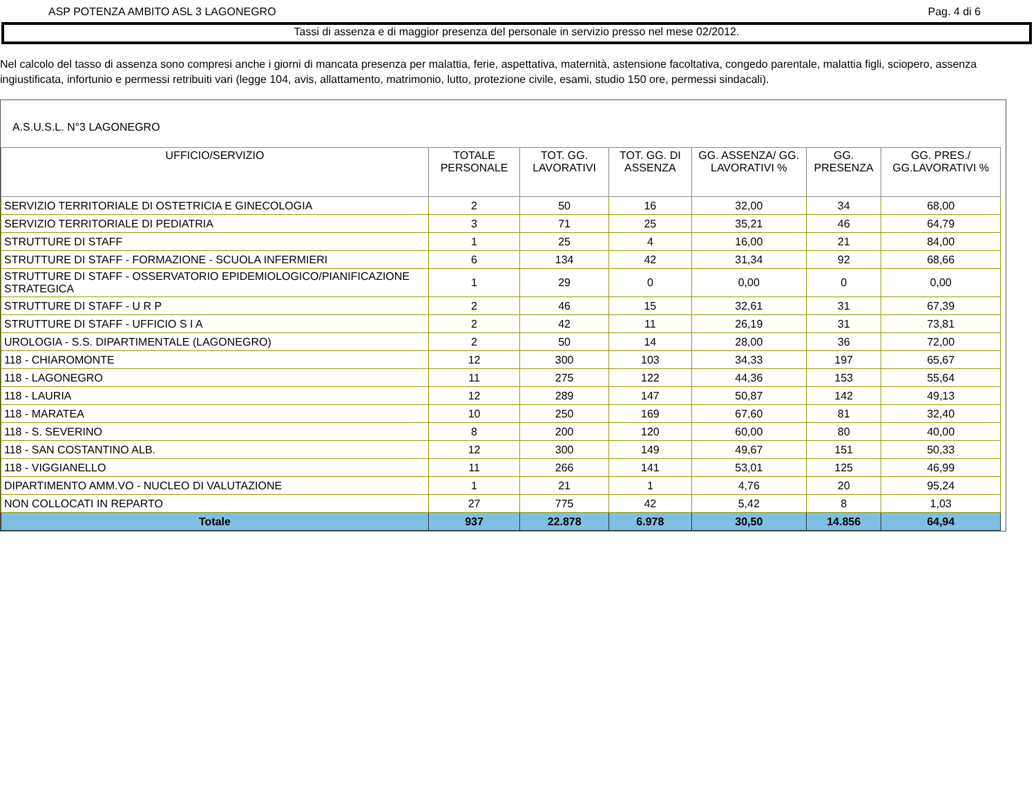ASP POTENZA AMBITO ASL 3 LAGONEGRO Pag. 4 di 6
Tassi di assenza e di maggior presenza del personale in servizio presso nel mese 02/2012.
Nel calcolo del tasso di assenza sono compresi anche i giorni di mancata presenza per malattia, ferie, aspettativa, maternità, astensione facoltativa, congedo parentale, malattia figli, sciopero, assenza ingiustificata, infortunio e permessi retribuiti vari (legge 104, avis, allattamento, matrimonio, lutto, protezione civile, esami, studio 150 ore, permessi sindacali).
A.S.U.S.L. N°3 LAGONEGRO
| UFFICIO/SERVIZIO | TOTALE PERSONALE | TOT. GG. LAVORATIVI | TOT. GG. DI ASSENZA | GG. ASSENZA/ GG. LAVORATIVI % | GG. PRESENZA | GG. PRES./ GG.LAVORATIVI % |
| --- | --- | --- | --- | --- | --- | --- |
| SERVIZIO TERRITORIALE DI OSTETRICIA E GINECOLOGIA | 2 | 50 | 16 | 32,00 | 34 | 68,00 |
| SERVIZIO TERRITORIALE DI PEDIATRIA | 3 | 71 | 25 | 35,21 | 46 | 64,79 |
| STRUTTURE DI STAFF | 1 | 25 | 4 | 16,00 | 21 | 84,00 |
| STRUTTURE DI STAFF - FORMAZIONE - SCUOLA INFERMIERI | 6 | 134 | 42 | 31,34 | 92 | 68,66 |
| STRUTTURE DI STAFF - OSSERVATORIO EPIDEMIOLOGICO/PIANIFICAZIONE STRATEGICA | 1 | 29 | 0 | 0,00 | 0 | 0,00 |
| STRUTTURE DI STAFF - U R P | 2 | 46 | 15 | 32,61 | 31 | 67,39 |
| STRUTTURE DI STAFF - UFFICIO S I A | 2 | 42 | 11 | 26,19 | 31 | 73,81 |
| UROLOGIA - S.S. DIPARTIMENTALE (LAGONEGRO) | 2 | 50 | 14 | 28,00 | 36 | 72,00 |
| 118 - CHIAROMONTE | 12 | 300 | 103 | 34,33 | 197 | 65,67 |
| 118 - LAGONEGRO | 11 | 275 | 122 | 44,36 | 153 | 55,64 |
| 118 - LAURIA | 12 | 289 | 147 | 50,87 | 142 | 49,13 |
| 118 - MARATEA | 10 | 250 | 169 | 67,60 | 81 | 32,40 |
| 118 - S. SEVERINO | 8 | 200 | 120 | 60,00 | 80 | 40,00 |
| 118 - SAN COSTANTINO ALB. | 12 | 300 | 149 | 49,67 | 151 | 50,33 |
| 118 - VIGGIANELLO | 11 | 266 | 141 | 53,01 | 125 | 46,99 |
| DIPARTIMENTO AMM.VO - NUCLEO DI VALUTAZIONE | 1 | 21 | 1 | 4,76 | 20 | 95,24 |
| NON COLLOCATI IN REPARTO | 27 | 775 | 42 | 5,42 | 8 | 1,03 |
| Totale | 937 | 22.878 | 6.978 | 30,50 | 14.856 | 64,94 |